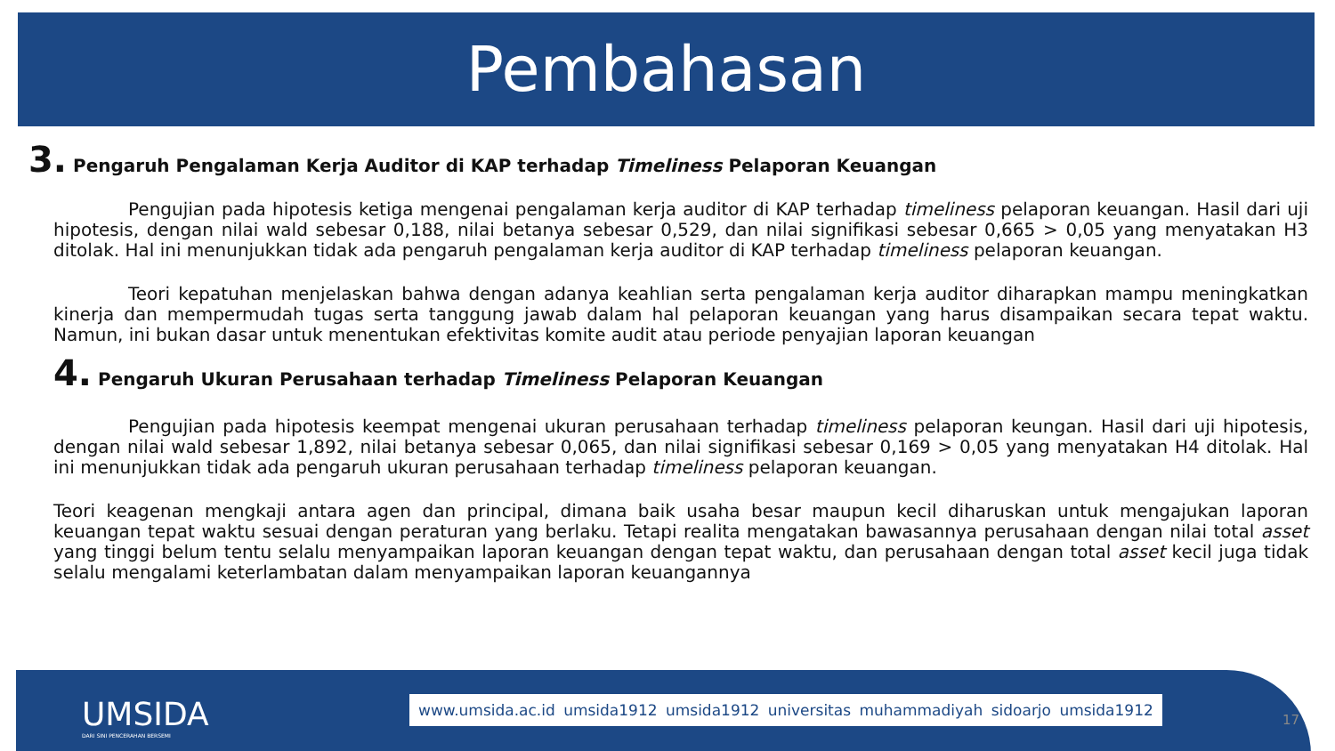Pembahasan
3. Pengaruh Pengalaman Kerja Auditor di KAP terhadap Timeliness Pelaporan Keuangan
Pengujian pada hipotesis ketiga mengenai pengalaman kerja auditor di KAP terhadap timeliness pelaporan keuangan. Hasil dari uji hipotesis, dengan nilai wald sebesar 0,188, nilai betanya sebesar 0,529, dan nilai signifikasi sebesar 0,665 > 0,05 yang menyatakan H3 ditolak. Hal ini menunjukkan tidak ada pengaruh pengalaman kerja auditor di KAP terhadap timeliness pelaporan keuangan.
Teori kepatuhan menjelaskan bahwa dengan adanya keahlian serta pengalaman kerja auditor diharapkan mampu meningkatkan kinerja dan mempermudah tugas serta tanggung jawab dalam hal pelaporan keuangan yang harus disampaikan secara tepat waktu. Namun, ini bukan dasar untuk menentukan efektivitas komite audit atau periode penyajian laporan keuangan
4. Pengaruh Ukuran Perusahaan terhadap Timeliness Pelaporan Keuangan
Pengujian pada hipotesis keempat mengenai ukuran perusahaan terhadap timeliness pelaporan keungan. Hasil dari uji hipotesis, dengan nilai wald sebesar 1,892, nilai betanya sebesar 0,065, dan nilai signifikasi sebesar 0,169 > 0,05 yang menyatakan H4 ditolak. Hal ini menunjukkan tidak ada pengaruh ukuran perusahaan terhadap timeliness pelaporan keuangan.
Teori keagenan mengkaji antara agen dan principal, dimana baik usaha besar maupun kecil diharuskan untuk mengajukan laporan keuangan tepat waktu sesuai dengan peraturan yang berlaku. Tetapi realita mengatakan bawasannya perusahaan dengan nilai total asset yang tinggi belum tentu selalu menyampaikan laporan keuangan dengan tepat waktu, dan perusahaan dengan total asset kecil juga tidak selalu mengalami keterlambatan dalam menyampaikan laporan keuangannya
UMSIDA
DARI SINI PENCERAHAN BERSEMI
www.umsida.ac.id umsida1912 umsida1912 universitas muhammadiyah sidoarjo umsida1912
17